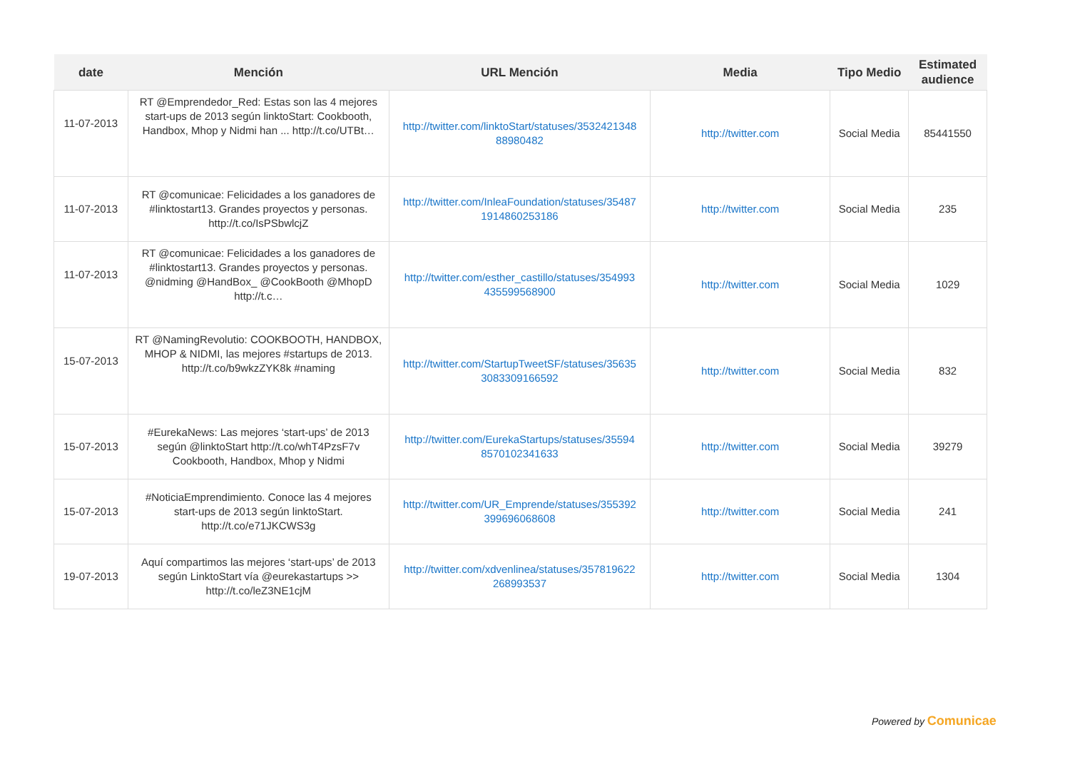| date | Mención | URL Mención | Media | Tipo Medio | Estimated audience |
| --- | --- | --- | --- | --- | --- |
| 11-07-2013 | RT @Emprendedor_Red: Estas son las 4 mejores start-ups de 2013 según linktoStart: Cookbooth, Handbox, Mhop y Nidmi han ... http://t.co/UTBt… | http://twitter.com/linktoStart/statuses/3532421348 88980482 | http://twitter.com | Social Media | 85441550 |
| 11-07-2013 | RT @comunicae: Felicidades a los ganadores de #linktostart13. Grandes proyectos y personas. http://t.co/IsPSbwlcjZ | http://twitter.com/InleaFoundation/statuses/35487 1914860253186 | http://twitter.com | Social Media | 235 |
| 11-07-2013 | RT @comunicae: Felicidades a los ganadores de #linktostart13. Grandes proyectos y personas. @nidming @HandBox_ @CookBooth @MhopD http://t.c… | http://twitter.com/esther_castillo/statuses/354993 435599568900 | http://twitter.com | Social Media | 1029 |
| 15-07-2013 | RT @NamingRevolutio: COOKBOOTH, HANDBOX, MHOP & NIDMI, las mejores #startups de 2013. http://t.co/b9wkzZYK8k #naming | http://twitter.com/StartupTweetSF/statuses/35635 3083309166592 | http://twitter.com | Social Media | 832 |
| 15-07-2013 | #EurekaNews: Las mejores ‘start-ups’ de 2013 según @linktoStart http://t.co/whT4PzsF7v Cookbooth, Handbox, Mhop y Nidmi | http://twitter.com/EurekaStartups/statuses/35594 8570102341633 | http://twitter.com | Social Media | 39279 |
| 15-07-2013 | #NoticiaEmprendimiento. Conoce las 4 mejores start-ups de 2013 según linktoStart. http://t.co/e71JKCWS3g | http://twitter.com/UR_Emprende/statuses/355392 399696068608 | http://twitter.com | Social Media | 241 |
| 19-07-2013 | Aquí compartimos las mejores ‘start-ups’ de 2013 según LinktoStart vía @eurekastartups >> http://t.co/leZ3NE1cjM | http://twitter.com/xdvenlinea/statuses/357819622 268993537 | http://twitter.com | Social Media | 1304 |
Powered by Comunicae